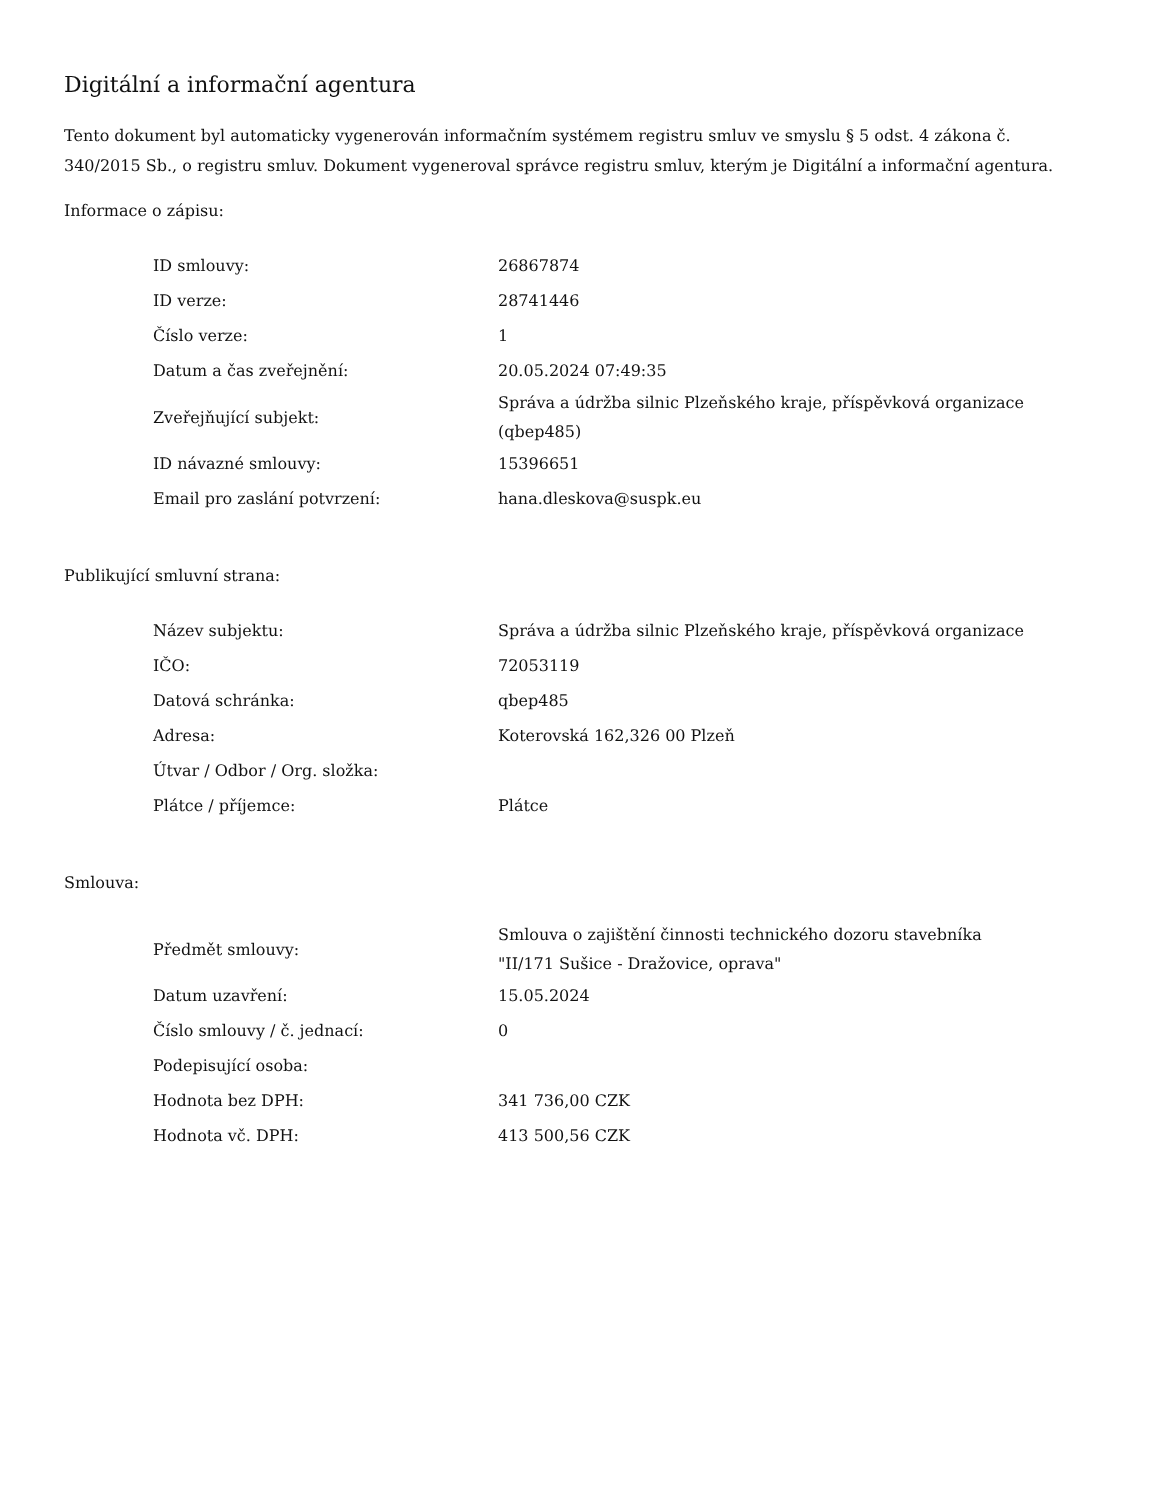Digitální a informační agentura
Tento dokument byl automaticky vygenerován informačním systémem registru smluv ve smyslu § 5 odst. 4 zákona č. 340/2015 Sb., o registru smluv. Dokument vygeneroval správce registru smluv, kterým je Digitální a informační agentura.
Informace o zápisu:
| ID smlouvy: | 26867874 |
| ID verze: | 28741446 |
| Číslo verze: | 1 |
| Datum a čas zveřejnění: | 20.05.2024 07:49:35 |
| Zveřejňující subjekt: | Správa a údržba silnic Plzeňského kraje, příspěvková organizace (qbep485) |
| ID návazné smlouvy: | 15396651 |
| Email pro zaslání potvrzení: | hana.dleskova@suspk.eu |
Publikující smluvní strana:
| Název subjektu: | Správa a údržba silnic Plzeňského kraje, příspěvková organizace |
| IČO: | 72053119 |
| Datová schránka: | qbep485 |
| Adresa: | Koterovská 162,326 00 Plzeň |
| Útvar / Odbor / Org. složka: | |
| Plátce / příjemce: | Plátce |
Smlouva:
| Předmět smlouvy: | Smlouva o zajištění činnosti technického dozoru stavebníka "II/171 Sušice - Dražovice, oprava" |
| Datum uzavření: | 15.05.2024 |
| Číslo smlouvy / č. jednací: | 0 |
| Podepisující osoba: | |
| Hodnota bez DPH: | 341 736,00 CZK |
| Hodnota vč. DPH: | 413 500,56 CZK |